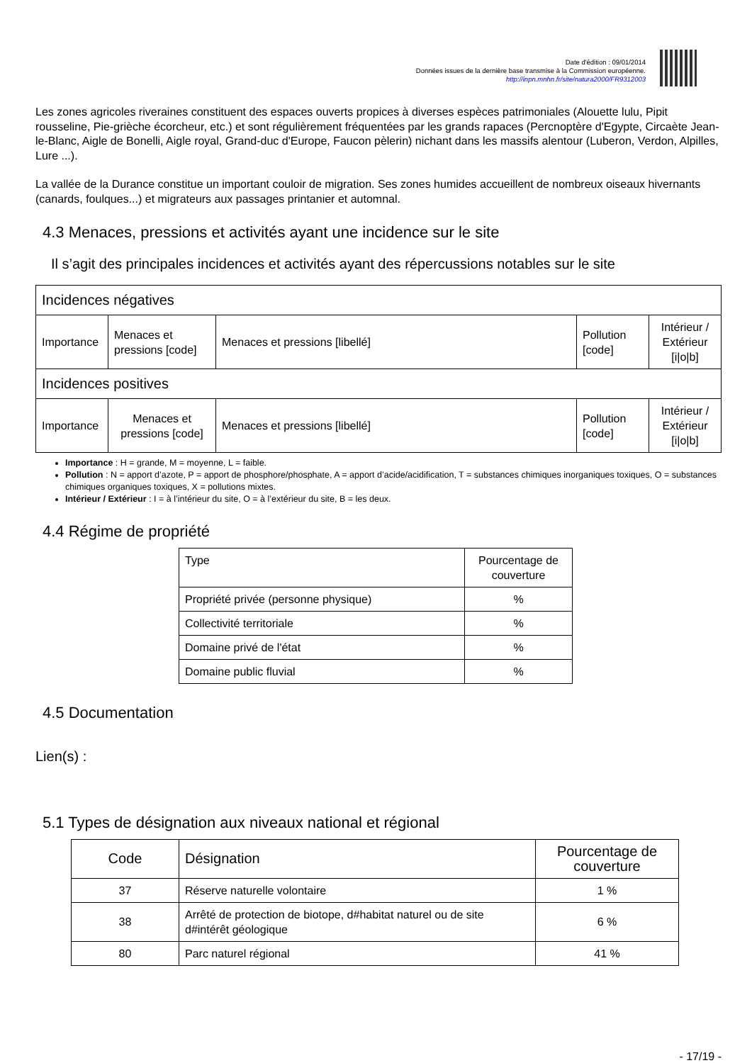Date d'édition : 09/01/2014
Données issues de la dernière base transmise à la Commission européenne.
http://inpn.mnhn.fr/site/natura2000/FR9312003
Les zones agricoles riveraines constituent des espaces ouverts propices à diverses espèces patrimoniales (Alouette lulu, Pipit rousseline, Pie-grièche écorcheur, etc.) et sont régulièrement fréquentées par les grands rapaces (Percnoptère d'Egypte, Circaète Jean-le-Blanc, Aigle de Bonelli, Aigle royal, Grand-duc d'Europe, Faucon pèlerin) nichant dans les massifs alentour (Luberon, Verdon, Alpilles, Lure ...).
La vallée de la Durance constitue un important couloir de migration. Ses zones humides accueillent de nombreux oiseaux hivernants (canards, foulques...) et migrateurs aux passages printanier et automnal.
4.3 Menaces, pressions et activités ayant une incidence sur le site
Il s’agit des principales incidences et activités ayant des répercussions notables sur le site
| Incidences négatives | | | | |
| --- | --- | --- | --- | --- |
| Importance | Menaces et pressions [code] | Menaces et pressions [libellé] | Pollution [code] | Intérieur / Extérieur [i/o/b] |
| Incidences positives | | | | |
| Importance | Menaces et pressions [code] | Menaces et pressions [libellé] | Pollution [code] | Intérieur / Extérieur [i/o/b] |
Importance : H = grande, M = moyenne, L = faible.
Pollution : N = apport d’azote, P = apport de phosphore/phosphate, A = apport d’acide/acidification, T = substances chimiques inorganiques toxiques, O = substances chimiques organiques toxiques, X = pollutions mixtes.
Intérieur / Extérieur : I = à l’intérieur du site, O = à l’extérieur du site, B = les deux.
4.4 Régime de propriété
| Type | Pourcentage de couverture |
| Propriété privée (personne physique) | % |
| Collectivité territoriale | % |
| Domaine privé de l'état | % |
| Domaine public fluvial | % |
4.5 Documentation
Lien(s) :
5.1 Types de désignation aux niveaux national et régional
| Code | Désignation | Pourcentage de couverture |
| 37 | Réserve naturelle volontaire | 1 % |
| 38 | Arrêté de protection de biotope, d#habitat naturel ou de site d#intérêt géologique | 6 % |
| 80 | Parc naturel régional | 41 % |
- 17/19 -